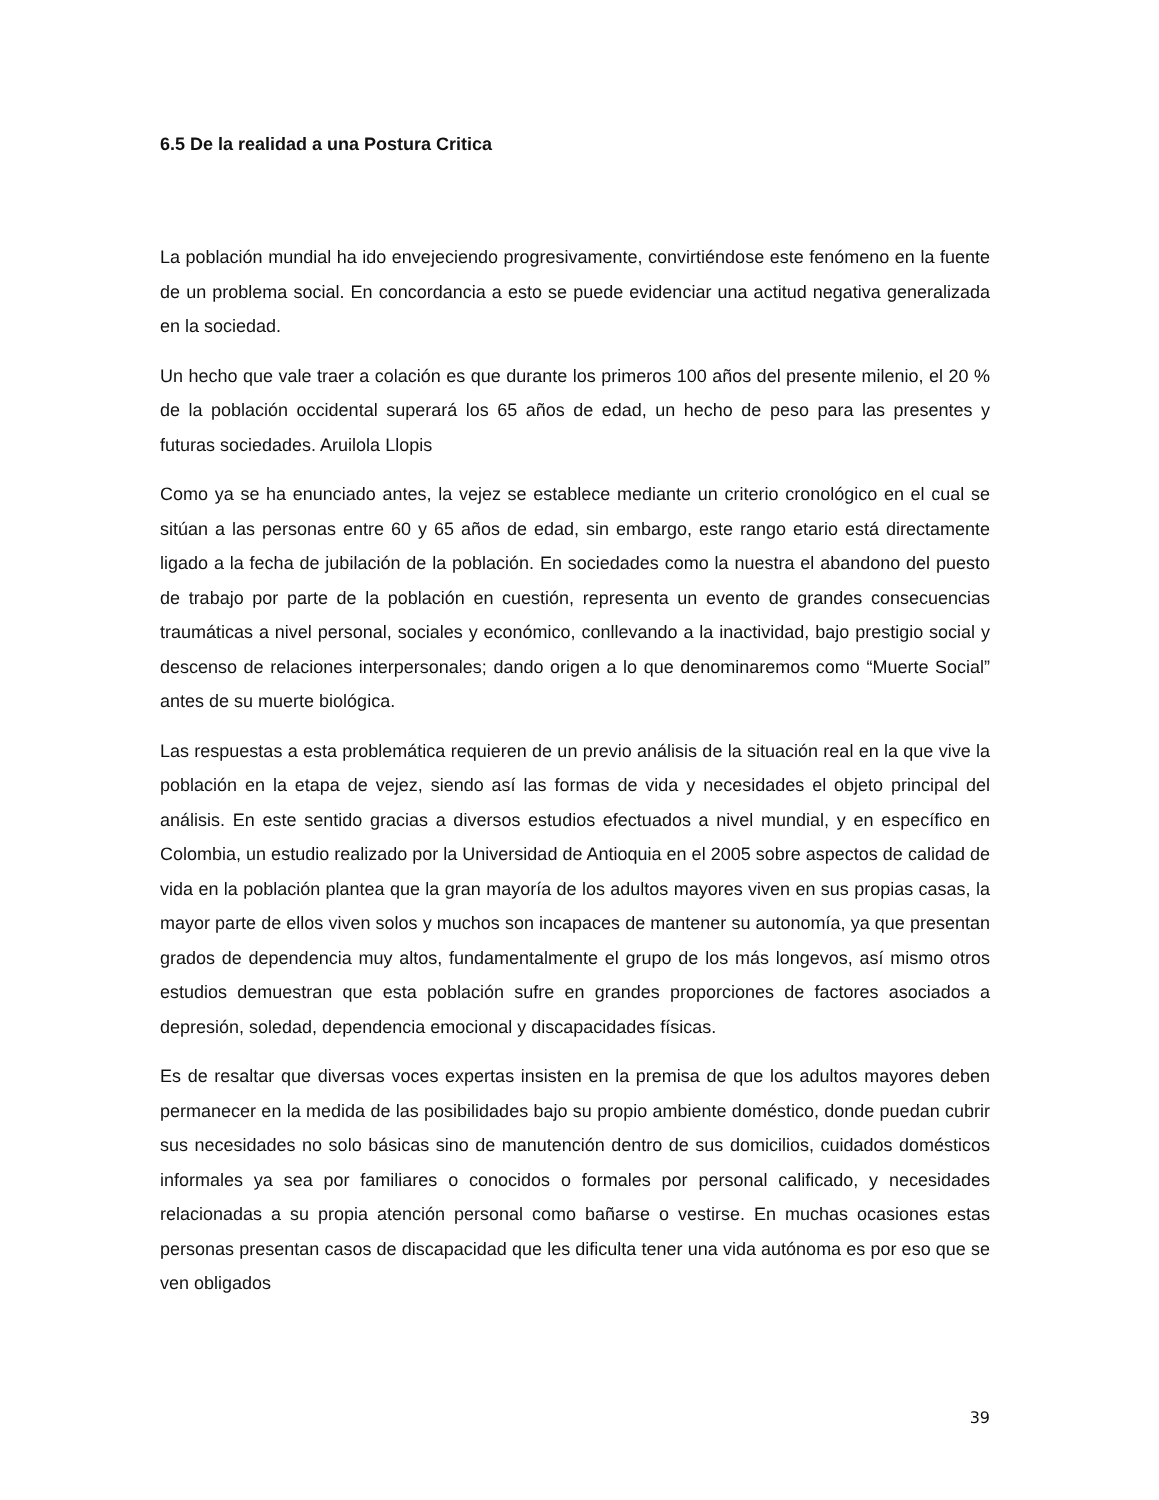6.5 De la realidad a una Postura Critica
La población mundial ha ido envejeciendo progresivamente, convirtiéndose este fenómeno en la fuente de un problema social. En concordancia a esto se puede evidenciar una actitud negativa generalizada en la sociedad.
Un hecho que vale traer a colación es que durante los primeros 100 años del presente milenio, el 20 % de la población occidental superará los 65 años de edad, un hecho de peso para las presentes y futuras sociedades. Aruilola Llopis
Como ya se ha enunciado antes, la vejez se establece mediante un criterio cronológico en el cual se sitúan a las personas entre 60 y 65 años de edad, sin embargo, este rango etario está directamente ligado a la fecha de jubilación de la población. En sociedades como la nuestra el abandono del puesto de trabajo por parte de la población en cuestión, representa un evento de grandes consecuencias traumáticas a nivel personal, sociales y económico, conllevando a la inactividad, bajo prestigio social y descenso de relaciones interpersonales; dando origen a lo que denominaremos como “Muerte Social” antes de su muerte biológica.
Las respuestas a esta problemática requieren de un previo análisis de la situación real en la que vive la población en la etapa de vejez, siendo así las formas de vida y necesidades el objeto principal del análisis. En este sentido gracias a diversos estudios efectuados a nivel mundial, y en específico en Colombia, un estudio realizado por la Universidad de Antioquia en el 2005 sobre aspectos de calidad de vida en la población plantea que la gran mayoría de los adultos mayores viven en sus propias casas, la mayor parte de ellos viven solos y muchos son incapaces de mantener su autonomía, ya que presentan grados de dependencia muy altos, fundamentalmente el grupo de los más longevos, así mismo otros estudios demuestran que esta población sufre en grandes proporciones de factores asociados a depresión, soledad, dependencia emocional y discapacidades físicas.
Es de resaltar que diversas voces expertas insisten en la premisa de que los adultos mayores deben permanecer en la medida de las posibilidades bajo su propio ambiente doméstico, donde puedan cubrir sus necesidades no solo básicas sino de manutención dentro de sus domicilios, cuidados domésticos informales ya sea por familiares o conocidos o formales por personal calificado, y necesidades relacionadas a su propia atención personal como bañarse o vestirse. En muchas ocasiones estas personas presentan casos de discapacidad que les dificulta tener una vida autónoma es por eso que se ven obligados
39